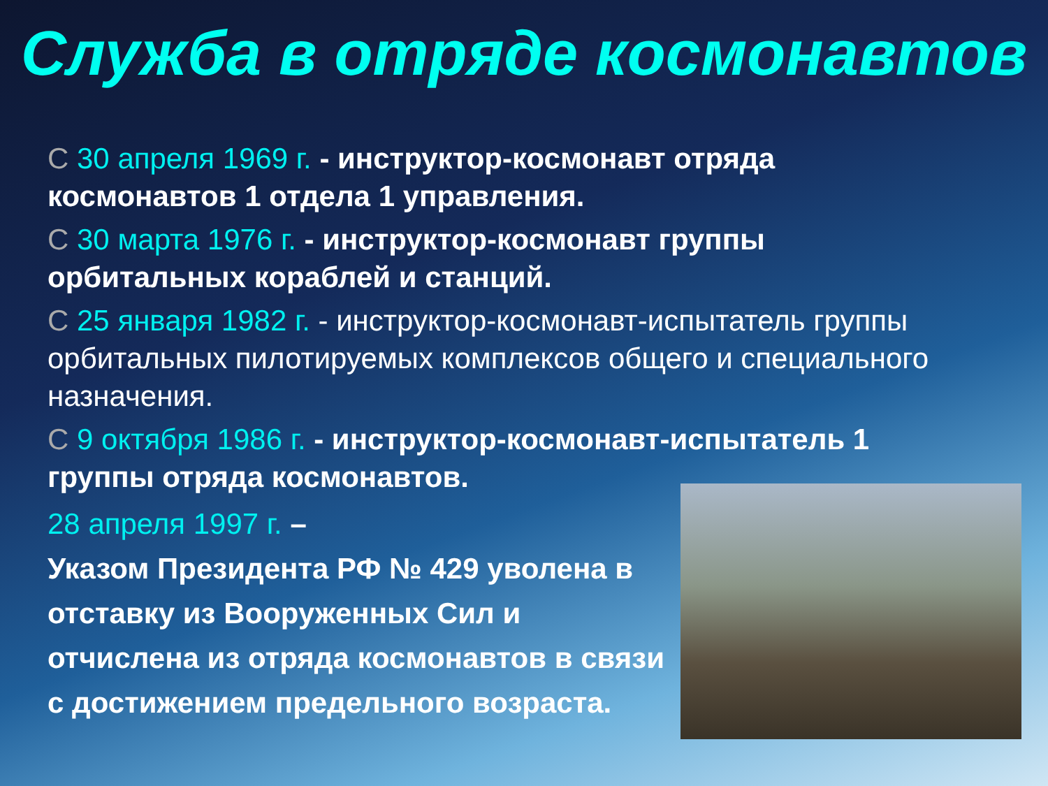Служба в отряде космонавтов
С 30 апреля 1969 г. - инструктор-космонавт отряда космонавтов 1 отдела 1 управления.
С 30 марта 1976 г. - инструктор-космонавт группы орбитальных кораблей и станций.
С 25 января 1982 г. - инструктор-космонавт-испытатель группы орбитальных пилотируемых комплексов общего и специального назначения.
С 9 октября 1986 г. - инструктор-космонавт-испытатель 1 группы отряда космонавтов.
28 апреля 1997 г. –
Указом Президента РФ № 429 уволена в отставку из Вооруженных Сил и отчислена из отряда космонавтов в связи с достижением предельного возраста.